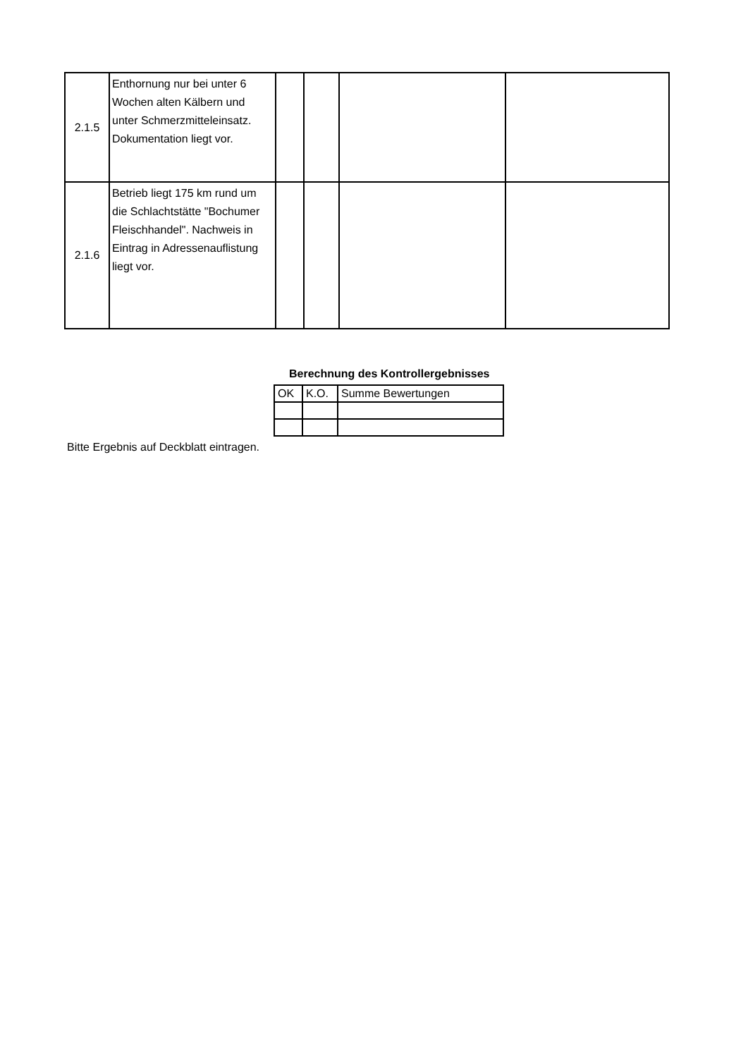| 2.1.5 | Enthornung nur bei unter 6 Wochen alten Kälbern und unter Schmerzmitteleinsatz. Dokumentation liegt vor. | | | | |
| 2.1.6 | Betrieb liegt 175 km rund um die Schlachtstätte "Bochumer Fleischhandel". Nachweis in Eintrag in Adressenauflistung liegt vor. | | | | |
Berechnung des Kontrollergebnisses
| OK | K.O. | Summe Bewertungen |
Bitte Ergebnis auf Deckblatt eintragen.